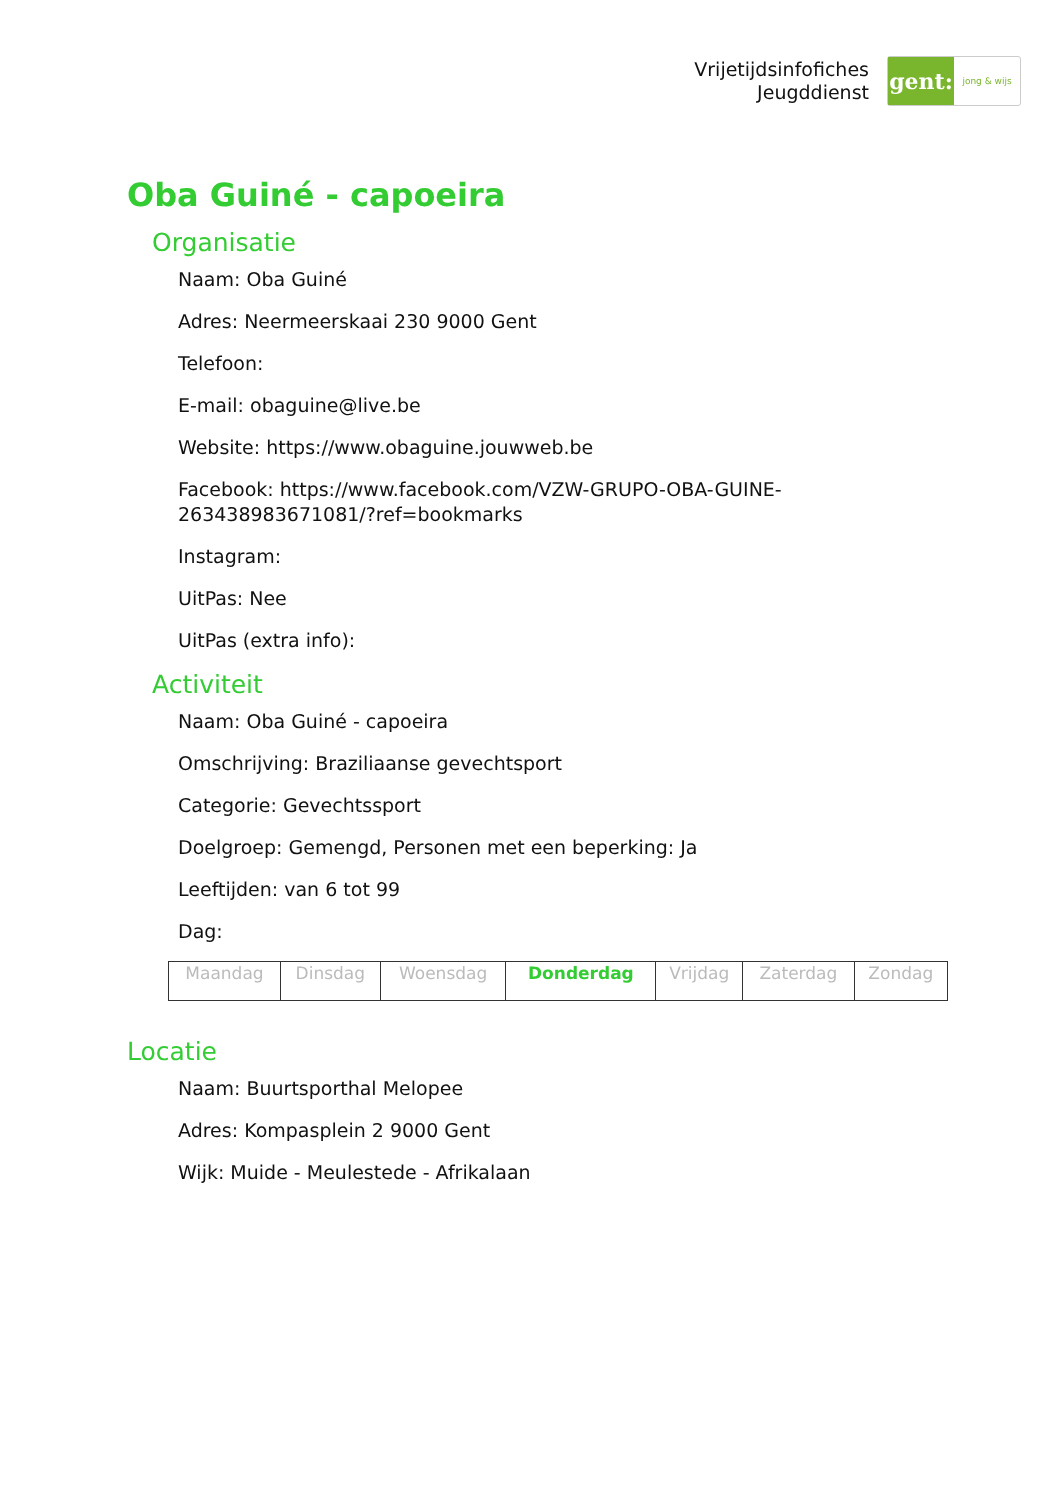Vrijetijdsinfofiches
Jeugddienst
gent:
jong & wijs
Oba Guiné - capoeira
Organisatie
Naam: Oba Guiné
Adres: Neermeerskaai 230 9000 Gent
Telefoon:
E-mail: obaguine@live.be
Website: https://www.obaguine.jouwweb.be
Facebook: https://www.facebook.com/VZW-GRUPO-OBA-GUINE-
263438983671081/?ref=bookmarks
Instagram:
UitPas: Nee
UitPas (extra info):
Activiteit
Naam: Oba Guiné - capoeira
Omschrijving: Braziliaanse gevechtsport
Categorie: Gevechtssport
Doelgroep: Gemengd, Personen met een beperking: Ja
Leeftijden: van 6 tot 99
Dag:
| Maandag | Dinsdag | Woensdag | Donderdag | Vrijdag | Zaterdag | Zondag |
Locatie
Naam: Buurtsporthal Melopee
Adres: Kompasplein 2 9000 Gent
Wijk: Muide - Meulestede - Afrikalaan